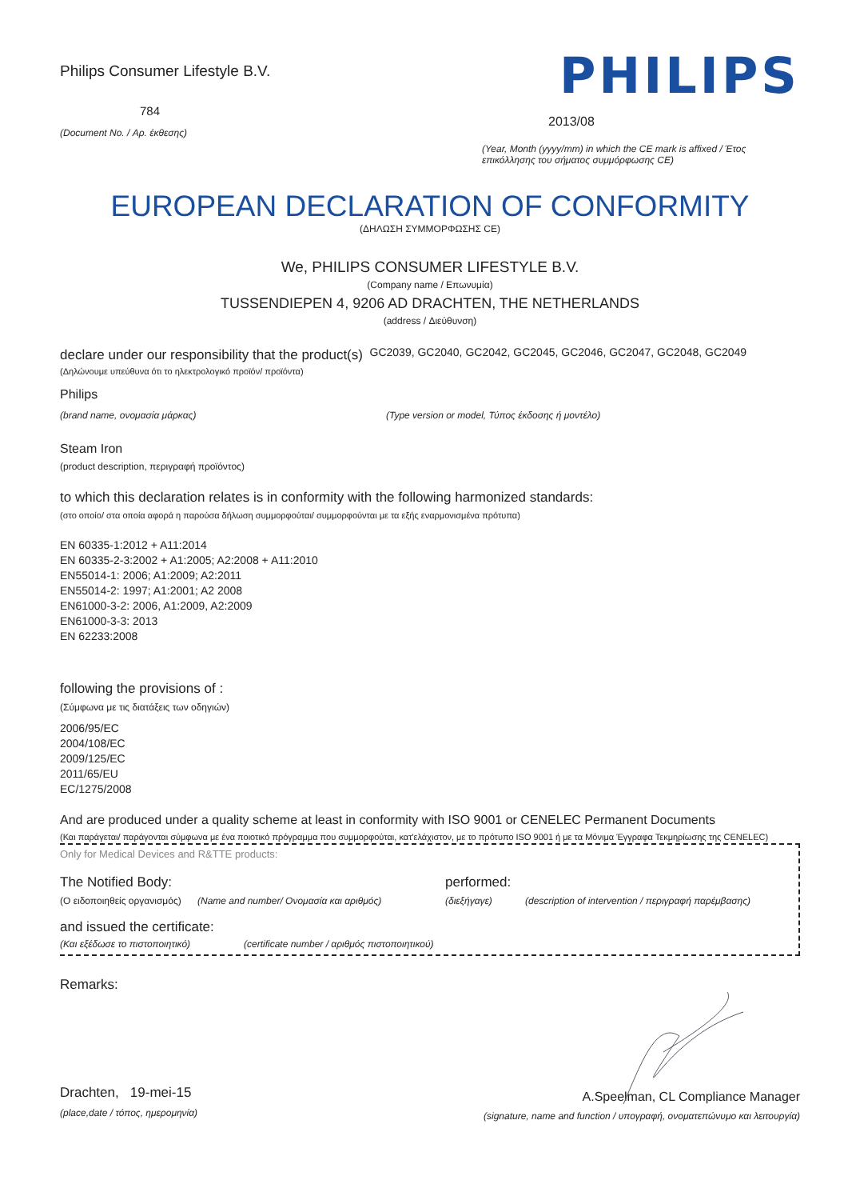Philips Consumer Lifestyle B.V.
784
(Document No. / Αρ. έκθεσης)
PHILIPS
2013/08
(Year, Month (yyyy/mm) in which the CE mark is affixed / Έτος επικόλλησης του σήματος συμμόρφωσης CE)
EUROPEAN DECLARATION OF CONFORMITY
(ΔΗΛΩΣΗ ΣΥΜΜΟΡΦΩΣΗΣ CE)
We, PHILIPS CONSUMER LIFESTYLE B.V.
(Company name / Επωνυμία)
TUSSENDIEPEN 4, 9206 AD DRACHTEN, THE NETHERLANDS
(address / Διεύθυνση)
declare under our responsibility that the product(s) GC2039, GC2040, GC2042, GC2045, GC2046, GC2047, GC2048, GC2049
(Δηλώνουμε υπεύθυνα ότι το ηλεκτρολογικό προϊόν/ προϊόντα)
Philips
(brand name, ονομασία μάρκας) (Type version or model, Τύπος έκδοσης ή μοντέλο)
Steam Iron
(product description, περιγραφή προϊόντος)
to which this declaration relates is in conformity with the following harmonized standards:
(στο οποίο/ στα οποία αφορά η παρούσα δήλωση συμμορφούται/ συμμορφούνται με τα εξής εναρμονισμένα πρότυπα)
EN 60335-1:2012 + A11:2014
EN 60335-2-3:2002 + A1:2005; A2:2008 + A11:2010
EN55014-1: 2006; A1:2009; A2:2011
EN55014-2: 1997; A1:2001; A2 2008
EN61000-3-2: 2006, A1:2009, A2:2009
EN61000-3-3: 2013
EN 62233:2008
following the provisions of :
(Σύμφωνα με τις διατάξεις των οδηγιών)
2006/95/EC
2004/108/EC
2009/125/EC
2011/65/EU
EC/1275/2008
And are produced under a quality scheme at least in conformity with ISO 9001 or CENELEC Permanent Documents
(Και παράγεται/ παράγονται σύμφωνα με ένα ποιοτικό πρόγραμμα που συμμορφούται, κατ'ελάχιστον, με το πρότυπο ISO 9001 ή με τα Μόνιμα Έγγραφα Τεκμηρίωσης της CENELEC)
Only for Medical Devices and R&TTE products:
The Notified Body: performed:
(Ο ειδοποιηθείς οργανισμός) (Name and number/ Ονομασία και αριθμός) (διεξήγαγε) (description of intervention / περιγραφή παρέμβασης)
and issued the certificate:
(Και εξέδωσε το πιστοποιητικό) (certificate number / αριθμός πιστοποιητικού)
Remarks:
Drachten, 19-mei-15
(place,date / τόπος, ημερομηνία)
A.Speelman, CL Compliance Manager
(signature, name and function / υπογραφή, ονοματεπώνυμο και λειτουργία)